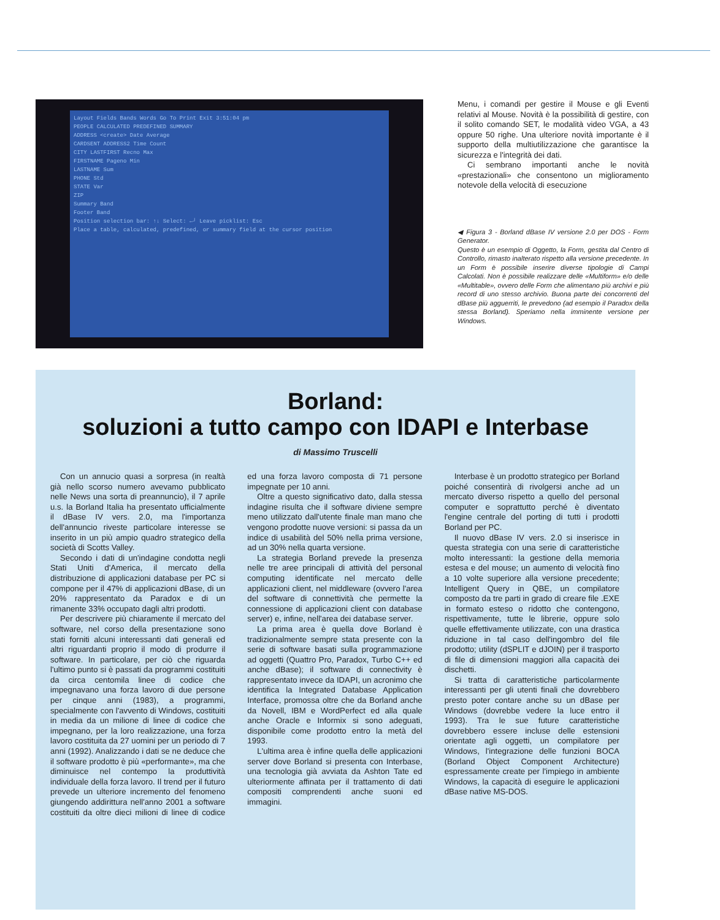Layout Fields Bands Words Go To Print Exit 3:51:04 pm
PEOPLE CALCULATED PREDEFINED SUMMARY
ADDRESS <create> Date Average
CARDSENT ADDRESS2 Time Count
CITY LASTFIRST Recno Max
FIRSTNAME Pageno Min
LASTNAME Sum
PHONE Std
STATE Var
ZIP
Summary Band
Footer Band
Position selection bar: ↑↓ Select: ←┘ Leave picklist: Esc
Place a table, calculated, predefined, or summary field at the cursor position
Menu, i comandi per gestire il Mouse e gli Eventi relativi al Mouse. Novità è la possibilità di gestire, con il solito comando SET, le modalità video VGA, a 43 oppure 50 righe. Una ulteriore novità importante è il supporto della multiutilizzazione che garantisce la sicurezza e l'integrità dei dati.
Ci sembrano importanti anche le novità «prestazionali» che consentono un miglioramento notevole della velocità di esecuzione
◀ Figura 3 - Borland dBase IV versione 2.0 per DOS - Form Generator.
Questo è un esempio di Oggetto, la Form, gestita dal Centro di Controllo, rimasto inalterato rispetto alla versione precedente. In un Form è possibile inserire diverse tipologie di Campi Calcolati. Non è possibile realizzare delle «Multiform» e/o delle «Multitable», ovvero delle Form che alimentano più archivi e più record di uno stesso archivio. Buona parte dei concorrenti del dBase più agguerriti, le prevedono (ad esempio il Paradox della stessa Borland). Speriamo nella imminente versione per Windows.
Borland:
soluzioni a tutto campo con IDAPI e Interbase
di Massimo Truscelli
Con un annucio quasi a sorpresa (in realtà già nello scorso numero avevamo pubblicato nelle News una sorta di preannuncio), il 7 aprile u.s. la Borland Italia ha presentato ufficialmente il dBase IV vers. 2.0, ma l'importanza dell'annuncio riveste particolare interesse se inserito in un più ampio quadro strategico della società di Scotts Valley.
Secondo i dati di un'indagine condotta negli Stati Uniti d'America, il mercato della distribuzione di applicazioni database per PC si compone per il 47% di applicazioni dBase, di un 20% rappresentato da Paradox e di un rimanente 33% occupato dagli altri prodotti.
Per descrivere più chiaramente il mercato del software, nel corso della presentazione sono stati forniti alcuni interessanti dati generali ed altri riguardanti proprio il modo di produrre il software. In particolare, per ciò che riguarda l'ultimo punto si è passati da programmi costituiti da circa centomila linee di codice che impegnavano una forza lavoro di due persone per cinque anni (1983), a programmi, specialmente con l'avvento di Windows, costituiti in media da un milione di linee di codice che impegnano, per la loro realizzazione, una forza lavoro costituita da 27 uomini per un periodo di 7 anni (1992). Analizzando i dati se ne deduce che il software prodotto è più «performante», ma che diminuisce nel contempo la produttività individuale della forza lavoro. Il trend per il futuro prevede un ulteriore incremento del fenomeno giungendo addirittura nell'anno 2001 a software costituiti da oltre dieci milioni di linee di codice ed una forza lavoro composta di 71 persone impegnate per 10 anni.
Oltre a questo significativo dato, dalla stessa indagine risulta che il software diviene sempre meno utilizzato dall'utente finale man mano che vengono prodotte nuove versioni: si passa da un indice di usabilità del 50% nella prima versione, ad un 30% nella quarta versione.
La strategia Borland prevede la presenza nelle tre aree principali di attività del personal computing identificate nel mercato delle applicazioni client, nel middleware (ovvero l'area del software di connettività che permette la connessione di applicazioni client con database server) e, infine, nell'area dei database server.
La prima area è quella dove Borland è tradizionalmente sempre stata presente con la serie di software basati sulla programmazione ad oggetti (Quattro Pro, Paradox, Turbo C++ ed anche dBase); il software di connectivity è rappresentato invece da IDAPI, un acronimo che identifica la Integrated Database Application Interface, promossa oltre che da Borland anche da Novell, IBM e WordPerfect ed alla quale anche Oracle e Informix si sono adeguati, disponibile come prodotto entro la metà del 1993.
L'ultima area è infine quella delle applicazioni server dove Borland si presenta con Interbase, una tecnologia già avviata da Ashton Tate ed ulteriormente affinata per il trattamento di dati compositi comprendenti anche suoni ed immagini.
Interbase è un prodotto strategico per Borland poiché consentirà di rivolgersi anche ad un mercato diverso rispetto a quello del personal computer e soprattutto perché è diventato l'engine centrale del porting di tutti i prodotti Borland per PC.
Il nuovo dBase IV vers. 2.0 si inserisce in questa strategia con una serie di caratteristiche molto interessanti: la gestione della memoria estesa e del mouse; un aumento di velocità fino a 10 volte superiore alla versione precedente; Intelligent Query in QBE, un compilatore composto da tre parti in grado di creare file .EXE in formato esteso o ridotto che contengono, rispettivamente, tutte le librerie, oppure solo quelle effettivamente utilizzate, con una drastica riduzione in tal caso dell'ingombro del file prodotto; utility (dSPLIT e dJOIN) per il trasporto di file di dimensioni maggiori alla capacità dei dischetti.
Si tratta di caratteristiche particolarmente interessanti per gli utenti finali che dovrebbero presto poter contare anche su un dBase per Windows (dovrebbe vedere la luce entro il 1993). Tra le sue future caratteristiche dovrebbero essere incluse delle estensioni orientate agli oggetti, un compilatore per Windows, l'integrazione delle funzioni BOCA (Borland Object Component Architecture) espressamente create per l'impiego in ambiente Windows, la capacità di eseguire le applicazioni dBase native MS-DOS.